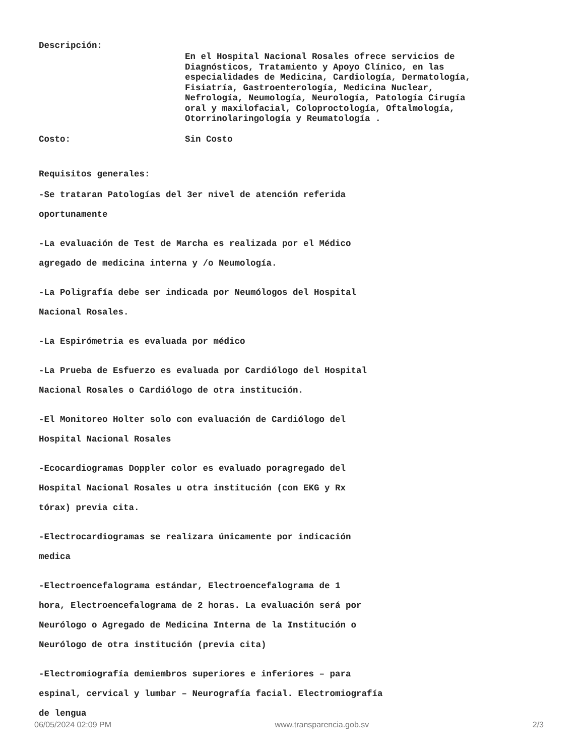Descripción:
En el Hospital Nacional Rosales ofrece servicios de
Diagnósticos, Tratamiento y Apoyo Clínico, en las
especialidades de Medicina, Cardiología, Dermatología,
Fisiatría, Gastroenterología, Medicina Nuclear,
Nefrología, Neumología, Neurología, Patología Cirugía
oral y maxilofacial, Coloproctología, Oftalmología,
Otorrinolaringología y Reumatología .
Costo: Sin Costo
Requisitos generales:
-Se trataran Patologías del 3er nivel de atención referida
oportunamente
-La evaluación de Test de Marcha es realizada por el Médico
agregado de medicina interna y /o Neumología.
-La Poligrafía debe ser indicada por Neumólogos del Hospital
Nacional Rosales.
-La Espirómetria es evaluada por médico
-La Prueba de Esfuerzo es evaluada por Cardiólogo del Hospital
Nacional Rosales o Cardiólogo de otra institución.
-El Monitoreo Holter solo con evaluación de Cardiólogo del
Hospital Nacional Rosales
-Ecocardiogramas Doppler color es evaluado poragregado del
Hospital Nacional Rosales u otra institución (con EKG y Rx
tórax) previa cita.
-Electrocardiogramas se realizara únicamente por indicación
medica
-Electroencefalograma estándar, Electroencefalograma de 1
hora, Electroencefalograma de 2 horas. La evaluación será por
Neurólogo o Agregado de Medicina Interna de la Institución o
Neurólogo de otra institución (previa cita)
-Electromiografía demiembros superiores e inferiores – para
espinal, cervical y lumbar – Neurografía facial. Electromiografía
de lengua
06/05/2024 02:09 PM www.transparencia.gob.sv 2/3